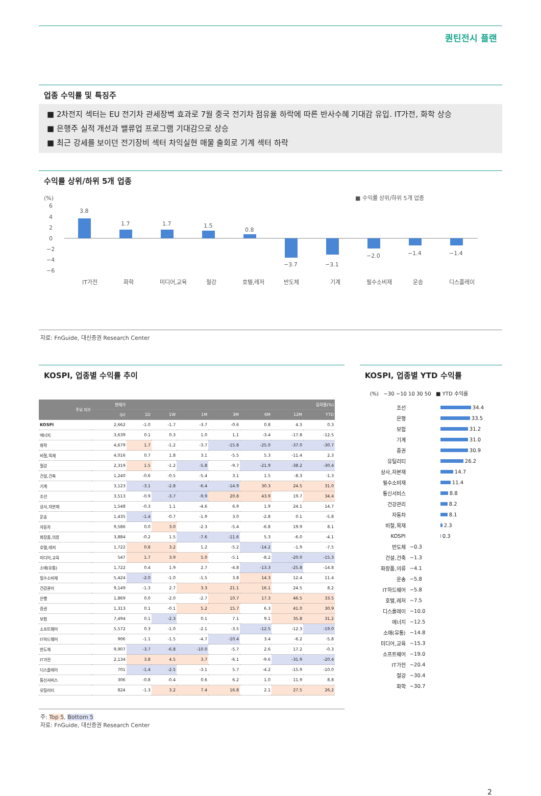퀀틴전시 플랜
업종 수익률 및 특징주
■ 2차전지 섹터는 EU 전기차 관세장벽 효과로 7월 중국 전기차 점유율 하락에 따른 반사수혜 기대감 유입. IT가전, 화학 상승
■ 은행주 실적 개선과 밸류업 프로그램 기대감으로 상승
■ 최근 강세를 보이던 전기장비 섹터 차익실현 매물 출회로 기계 섹터 하락
수익률 상위/하위 5개 업종
(%)
■ 수익률 상위/하위 5개 업종
6
4
2
0
−2
−4
−6
3.8
1.7
1.7
1.5
0.8
−3.7
−3.1
−2.0
−1.4
−1.4
IT가전
화학
미디어,교육
철강
호텔,레저
반도체
기계
필수소비재
운송
디스플레이
자료: FnGuide, 대신증권 Research Center
KOSPI, 업종별 수익률 추이
| 주요 지수 | 현재가 | 등락율(%) | | | | | | |
| --- | --- | --- | --- | --- | --- | --- | --- | --- |
| | (p) | 1D | 1W | 1M | 3M | 6M | 12M | YTD |
| KOSPI | 2,662 | -1.0 | -1.7 | -3.7 | -0.6 | 0.8 | 4.3 | 0.3 |
| 에너지 | 3,639 | 0.1 | 0.3 | 1.0 | 1.1 | -3.4 | -17.8 | -12.5 |
| 화학 | 4,679 | 1.7 | -1.2 | -3.7 | -15.8 | -25.0 | -37.0 | -30.7 |
| 비철,목재 | 4,016 | 0.7 | 1.8 | 3.1 | -5.5 | 5.3 | -11.4 | 2.3 |
| 철강 | 2,319 | 1.5 | -1.2 | -5.8 | -9.7 | -21.9 | -38.2 | -30.4 |
| 건설,건축 | 1,240 | -0.6 | -0.5 | -5.4 | 3.1 | 1.5 | -8.3 | -1.3 |
| 기계 | 3,123 | -3.1 | -2.8 | -6.4 | -14.9 | 30.3 | 24.5 | 31.0 |
| 조선 | 3,513 | -0.9 | -3.7 | -9.9 | 20.8 | 43.9 | 19.7 | 34.4 |
| 상사,자본재 | 1,548 | -0.3 | 1.1 | -4.6 | 6.9 | 1.9 | 24.1 | 14.7 |
| 운송 | 1,435 | -1.4 | -0.7 | -1.9 | 3.0 | -2.8 | 0.1 | -5.8 |
| 자동차 | 9,586 | 0.0 | 3.0 | -2.3 | -5.4 | -6.8 | 19.9 | 8.1 |
| 화장품,의류 | 3,884 | -0.2 | 1.5 | -7.6 | -11.6 | 5.3 | -6.0 | -4.1 |
| 호텔,레저 | 1,722 | 0.8 | 3.2 | 1.2 | -5.2 | -14.2 | -1.9 | -7.5 |
| 미디어,교육 | 547 | 1.7 | 3.9 | 5.0 | -5.1 | -8.2 | -20.0 | -15.3 |
| 소매(유통) | 1,722 | 0.4 | 1.9 | 2.7 | -4.8 | -13.3 | -25.8 | -14.8 |
| 필수소비재 | 5,424 | -2.0 | -1.0 | -1.5 | 3.8 | 14.3 | 12.4 | 11.4 |
| 건강관리 | 9,149 | -1.3 | 2.7 | 3.3 | 21.1 | 16.1 | 24.5 | 8.2 |
| 은행 | 1,869 | 0.0 | -2.0 | -2.7 | 10.7 | 17.3 | 46.5 | 33.5 |
| 증권 | 1,313 | 0.1 | -0.1 | 5.2 | 15.7 | 6.3 | 41.0 | 30.9 |
| 보험 | 7,494 | 0.1 | -2.3 | 0.1 | 7.1 | 9.1 | 35.8 | 31.2 |
| 소프트웨어 | 5,572 | 0.3 | -1.0 | -2.1 | -3.5 | -12.5 | -12.3 | -19.0 |
| IT하드웨어 | 906 | -1.1 | -1.5 | -4.7 | -10.4 | 3.4 | -6.2 | -5.8 |
| 반도체 | 9,907 | -3.7 | -6.8 | -10.0 | -5.7 | 2.6 | 17.2 | -0.3 |
| IT가전 | 2,134 | 3.8 | 4.5 | 3.7 | -6.1 | -9.6 | -31.9 | -20.4 |
| 디스플레이 | 701 | -1.4 | -2.5 | -3.1 | 5.7 | -4.2 | -15.9 | -10.0 |
| 통신서비스 | 306 | -0.8 | -0.4 | 0.6 | 6.2 | 1.0 | 11.9 | 8.8 |
| 유틸리티 | 824 | -1.3 | 3.2 | 7.4 | 16.8 | 2.1 | 27.5 | 26.2 |
주: Top 5, Bottom 5
자료: FnGuide, 대신증권 Research Center
KOSPI, 업종별 YTD 수익률
(%) −30 −10 10 30 50 ■ YTD 수익률
조선 34.4
은행 33.5
보험 31.2
기계 31.0
증권 30.9
유틸리티 26.2
상사,자본재 14.7
필수소비재 11.4
통신서비스 8.8
건강관리 8.2
자동차 8.1
비철,목재 2.3
KOSPI 0.3
반도체 −0.3
건설,건축 −1.3
화장품,의류 −4.1
운송 −5.8
IT하드웨어 −5.8
호텔,레저 −7.5
디스플레이 −10.0
에너지 −12.5
소매(유통) −14.8
미디어,교육 −15.3
소프트웨어 −19.0
IT가전 −20.4
철강 −30.4
화학 −30.7
2